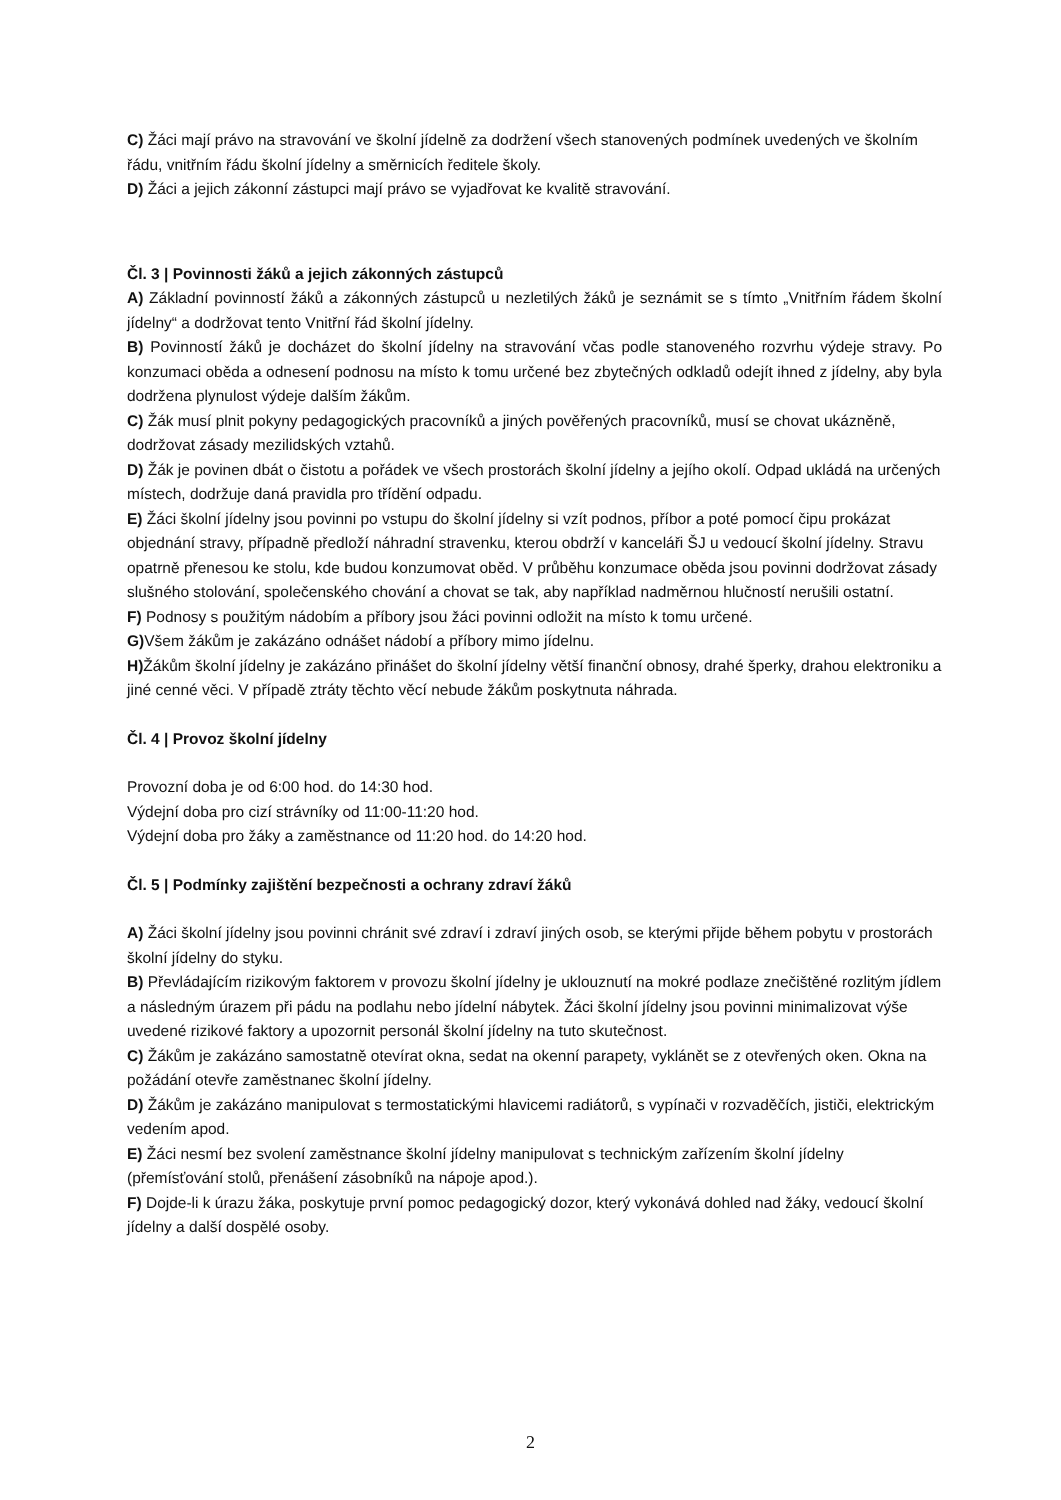C) Žáci mají právo na stravování ve školní jídelně za dodržení všech stanovených podmínek uvedených ve školním řádu, vnitřním řádu školní jídelny a směrnicích ředitele školy.
D) Žáci a jejich zákonní zástupci mají právo se vyjadřovat ke kvalitě stravování.
Čl. 3 | Povinnosti žáků a jejich zákonných zástupců
A) Základní povinností žáků a zákonných zástupců u nezletilých žáků je seznámit se s tímto „Vnitřním řádem školní jídelny“ a dodržovat tento Vnitřní řád školní jídelny.
B) Povinností žáků je docházet do školní jídelny na stravování včas podle stanoveného rozvrhu výdeje stravy. Po konzumaci oběda a odnesení podnosu na místo k tomu určené bez zbytečných odkladů odejít ihned z jídelny, aby byla dodržena plynulost výdeje dalším žákům.
C) Žák musí plnit pokyny pedagogických pracovníků a jiných pověřených pracovníků, musí se chovat ukázněně, dodržovat zásady mezilidských vztahů.
D) Žák je povinen dbát o čistotu a pořádek ve všech prostorách školní jídelny a jejího okolí. Odpad ukládá na určených místech, dodržuje daná pravidla pro třídění odpadu.
E) Žáci školní jídelny jsou povinni po vstupu do školní jídelny si vzít podnos, příbor a poté pomocí čipu prokázat objednání stravy, případně předloží náhradní stravenku, kterou obdrží v kanceláři ŠJ u vedoucí školní jídelny. Stravu opatrně přenesou ke stolu, kde budou konzumovat oběd. V průběhu konzumace oběda jsou povinni dodržovat zásady slušného stolování, společenského chování a chovat se tak, aby například nadměrnou hlučností nerušili ostatní.
F) Podnosy s použitým nádobím a příbory jsou žáci povinni odložit na místo k tomu určené.
G) Všem žákům je zakázáno odnášet nádobí a příbory mimo jídelnu.
H) Žákům školní jídelny je zakázáno přinášet do školní jídelny větší finanční obnosy, drahé šperky, drahou elektroniku a jiné cenné věci. V případě ztráty těchto věcí nebude žákům poskytnuta náhrada.
Čl. 4 | Provoz školní jídelny
Provozní doba je od 6:00 hod. do 14:30 hod.
Výdejní doba pro cizí strávníky od 11:00-11:20 hod.
Výdejní doba pro žáky a zaměstnance od 11:20 hod. do 14:20 hod.
Čl. 5 | Podmínky zajištění bezpečnosti a ochrany zdraví žáků
A) Žáci školní jídelny jsou povinni chránit své zdraví i zdraví jiných osob, se kterými přijde během pobytu v prostorách školní jídelny do styku.
B) Převládajícím rizikovým faktorem v provozu školní jídelny je uklouznutí na mokré podlaze znečištěné rozlitým jídlem a následným úrazem při pádu na podlahu nebo jídelní nábytek. Žáci školní jídelny jsou povinni minimalizovat výše uvedené rizikové faktory a upozornit personál školní jídelny na tuto skutečnost.
C) Žákům je zakázáno samostatně otevírat okna, sedat na okenní parapety, vyklánět se z otevřených oken. Okna na požádání otevře zaměstnanec školní jídelny.
D) Žákům je zakázáno manipulovat s termostatickými hlavicemi radiátorů, s vypínači v rozvaděčích, jističi, elektrickým vedením apod.
E) Žáci nesmí bez svolení zaměstnance školní jídelny manipulovat s technickým zařízením školní jídelny (přemísťování stolů, přenášení zásobníků na nápoje apod.).
F) Dojde-li k úrazu žáka, poskytuje první pomoc pedagogický dozor, který vykonává dohled nad žáky, vedoucí školní jídelny a další dospělé osoby.
2